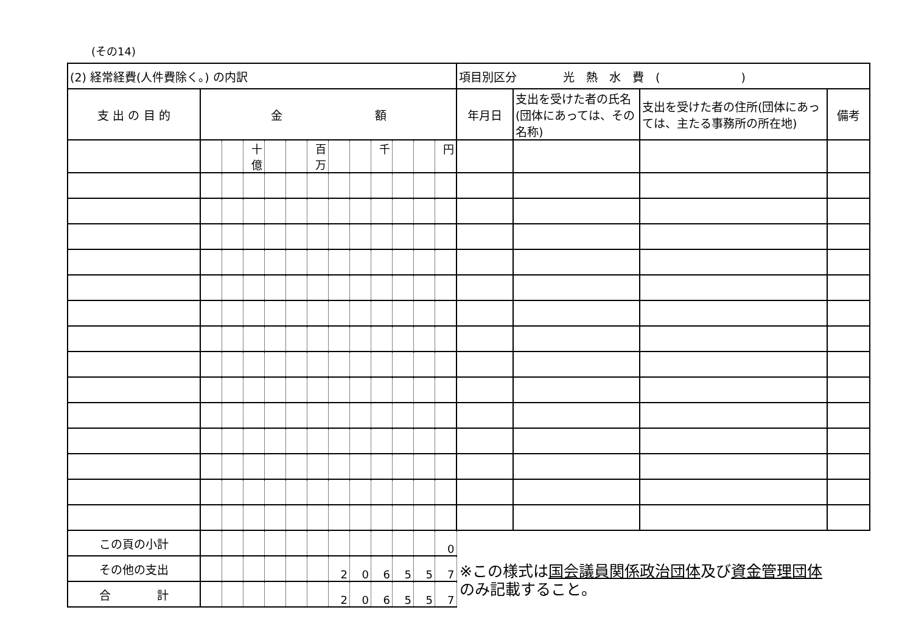(その14)
| (2) 経常経費(人件費除く。) の内訳 | | | | | | | | | | | | | 項目別区分 光 熱 水 費 ( ) | | | |
| 支 出 の 目 的 | 金 額 | | | | | | | | | | | | 年月日 | 支出を受けた者の氏名(団体にあっては、その名称) | 支出を受けた者の住所(団体にあっては、主たる事務所の所在地) | 備考 |
| | | | 十億 | | | 百万 | | | 千 | | | 円 | | | | |
| この頁の小計 | | | | | | | | | | | | 0 | | | | |
| その他の支出 | | | | | | | 2 | 0 | 6 | 5 | 5 | 7 | | | | |
| 合 計 | | | | | | | 2 | 0 | 6 | 5 | 5 | 7 | | | | |
※この様式は国会議員関係政治団体及び資金管理団体
のみ記載すること。